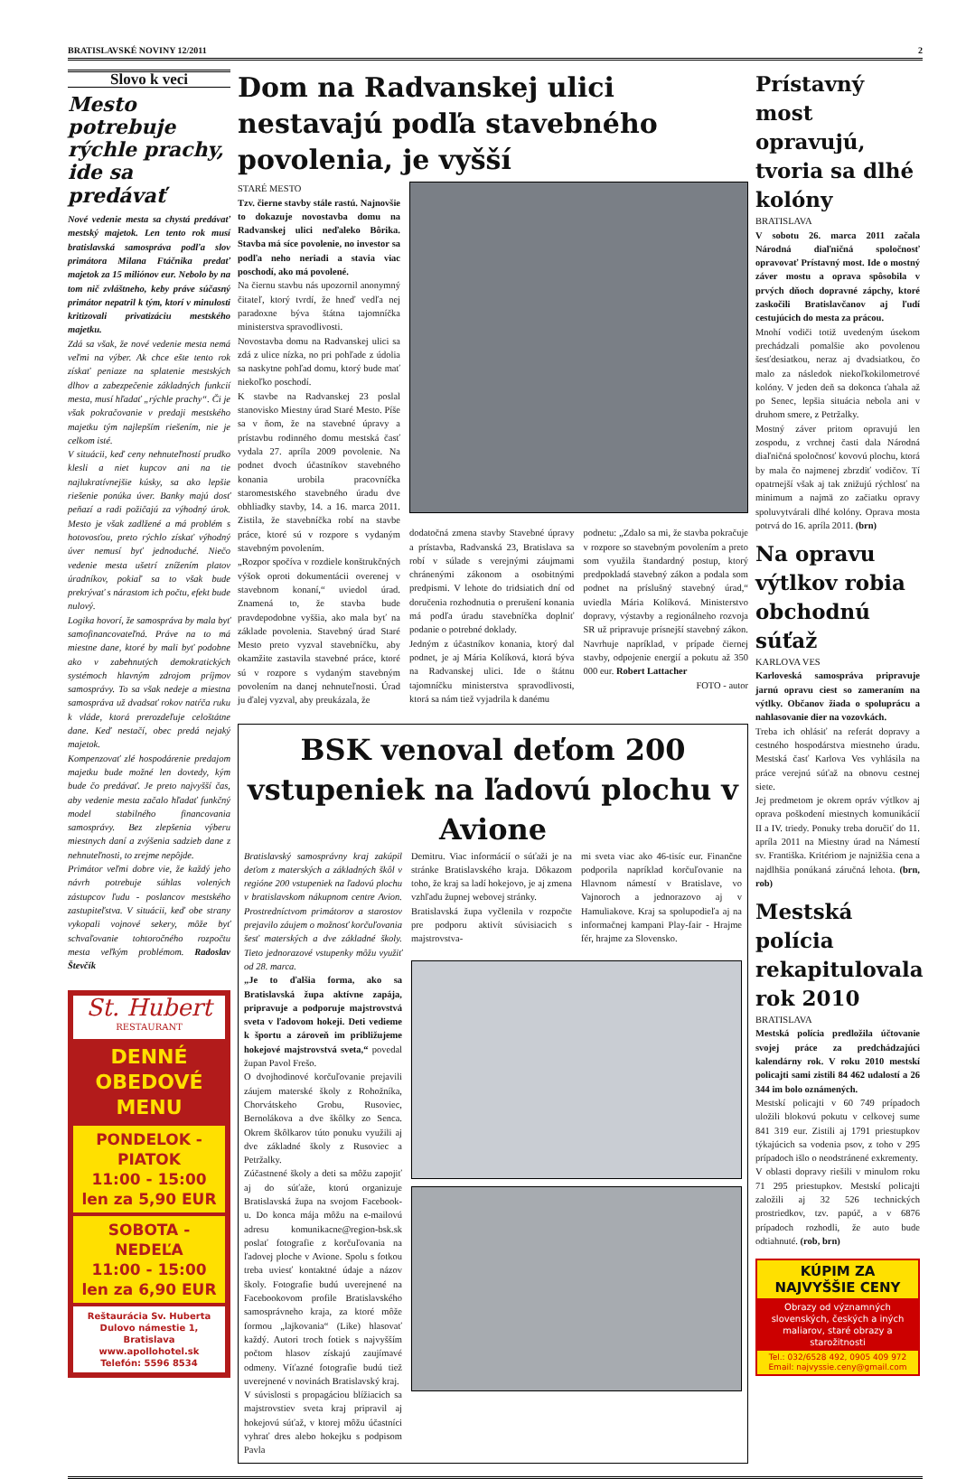BRATISLAVSKÉ NOVINY 12/2011 2
Slovo k veci
Mesto potrebuje rýchle prachy, ide sa predávať
Nové vedenie mesta sa chystá predávať mestský majetok. Len tento rok musí bratislavská samospráva podľa slov primátora Milana Ftáčnika predať majetok za 15 miliónov eur. Nebolo by na tom nič zvláštneho, keby práve súčasný primátor nepatril k tým, ktorí v minulosti kritizovali privatizáciu mestského majetku.
Zdá sa však, že nové vedenie mesta nemá veľmi na výber. Ak chce ešte tento rok získať peniaze na splatenie mestských dlhov a zabezpečenie základných funkcií mesta, musí hľadať „rýchle prachy“. Či je však pokračovanie v predaji mestského majetku tým najlepším riešením, nie je celkom isté.
V situácii, keď ceny nehnuteľností prudko klesli a niet kupcov ani na tie najlukratívnejšie kúsky, sa ako lepšie riešenie ponúka úver. Banky majú dosť peňazí a radi požičajú za výhodný úrok. Mesto je však zadlžené a má problém s hotovosťou, preto rýchlo získať výhodný úver nemusí byť jednoduché. Niečo vedenie mesta ušetrí znížením platov úradníkov, pokiaľ sa to však bude prekrývať s nárastom ich počtu, efekt bude nulový.
Logika hovorí, že samospráva by mala byť samofinancovateľná. Práve na to má miestne dane, ktoré by mali byť podobne ako v zabehnutých demokratických systémoch hlavným zdrojom príjmov samosprávy. To sa však nedeje a miestna samospráva už dvadsať rokov natŕča ruku k vláde, ktorá prerozdeľuje celoštátne dane. Keď nestačí, obec predá nejaký majetok.
Kompenzovať zlé hospodárenie predajom majetku bude možné len dovtedy, kým bude čo predávať. Je preto najvyšší čas, aby vedenie mesta začalo hľadať funkčný model stabilného financovania samosprávy. Bez zlepšenia výberu miestnych daní a zvýšenia sadzieb dane z nehnuteľnosti, to zrejme nepôjde.
Primátor veľmi dobre vie, že každý jeho návrh potrebuje súhlas volených zástupcov ľudu - poslancov mestského zastupiteľstva. V situácii, keď obe strany vykopali vojnové sekery, môže byť schvaľovanie tohtoročného rozpočtu mesta veľkým problémom. Radoslav Števčík
St. Hubert
RESTAURANT
DENNÉ
OBEDOVÉ MENU
PONDELOK - PIATOK
11:00 - 15:00
len za 5,90 EUR
SOBOTA - NEDEĽA
11:00 - 15:00
len za 6,90 EUR
Reštaurácia Sv. Huberta
Dulovo námestie 1, Bratislava
www.apollohotel.sk
Telefón: 5596 8534
Dom na Radvanskej ulici nestavajú podľa stavebného povolenia, je vyšší
STARÉ MESTO
Tzv. čierne stavby stále rastú. Najnovšie to dokazuje novostavba domu na Radvanskej ulici neďaleko Bôrika. Stavba má síce povolenie, no investor sa podľa neho neriadi a stavia viac poschodí, ako má povolené.
Na čiernu stavbu nás upozornil anonymný čitateľ, ktorý tvrdí, že hneď vedľa nej paradoxne býva štátna tajomníčka ministerstva spravodlivosti.
Novostavba domu na Radvanskej ulici sa zdá z ulice nízka, no pri pohľade z údolia sa naskytne pohľad domu, ktorý bude mať niekoľko poschodí.
K stavbe na Radvanskej 23 poslal stanovisko Miestny úrad Staré Mesto. Píše sa v ňom, že na stavebné úpravy a prístavbu rodinného domu mestská časť vydala 27. apríla 2009 povolenie. Na podnet dvoch účastníkov stavebného konania urobila pracovníčka staromestského stavebného úradu dve obhliadky stavby, 14. a 16. marca 2011. Zistila, že stavebníčka robí na stavbe práce, ktoré sú v rozpore s vydaným stavebným povolením.
„Rozpor spočíva v rozdiele konštrukčných výšok oproti dokumentácii overenej v stavebnom konaní,“ uviedol úrad. Znamená to, že stavba bude pravdepodobne vyššia, ako mala byť na základe povolenia. Stavebný úrad Staré Mesto preto vyzval stavebníčku, aby okamžite zastavila stavebné práce, ktoré sú v rozpore s vydaným stavebným povolením na danej nehnuteľnosti. Úrad ju ďalej vyzval, aby preukázala, že
dodatočná zmena stavby Stavebné úpravy a prístavba, Radvanská 23, Bratislava sa robí v súlade s verejnými záujmami chránenými zákonom a osobitnými predpismi. V lehote do tridsiatich dní od doručenia rozhodnutia o prerušení konania má podľa úradu stavebníčka doplniť podanie o potrebné doklady.
Jedným z účastníkov konania, ktorý dal podnet, je aj Mária Kolíková, ktorá býva na Radvanskej ulici. Ide o štátnu tajomníčku ministerstva spravodlivosti, ktorá sa nám tiež vyjadrila k danému
podnetu: „Zdalo sa mi, že stavba pokračuje v rozpore so stavebným povolením a preto som využila štandardný postup, ktorý predpokladá stavebný zákon a podala som podnet na príslušný stavebný úrad,“ uviedla Mária Kolíková. Ministerstvo dopravy, výstavby a regionálneho rozvoja SR už pripravuje prísnejší stavebný zákon. Navrhuje napríklad, v prípade čiernej stavby, odpojenie energií a pokutu až 350 000 eur. Robert Lattacher
FOTO - autor
BSK venoval deťom 200 vstupeniek na ľadovú plochu v Avione
Bratislavský samosprávny kraj zakúpil deťom z materských a základných škôl v regióne 200 vstupeniek na ľadovú plochu v bratislavskom nákupnom centre Avion. Prostredníctvom primátorov a starostov prejavilo záujem o možnosť korčuľovania šesť materských a dve základné školy. Tieto jednorazové vstupenky môžu využiť od 28. marca.
„Je to ďalšia forma, ako sa Bratislavská župa aktívne zapája, pripravuje a podporuje majstrovstvá sveta v ľadovom hokeji. Deti vedieme k športu a zároveň im približujeme hokejové majstrovstvá sveta,“ povedal župan Pavol Frešo.
O dvojhodinové korčuľovanie prejavili záujem materské školy z Rohožníka, Chorvátskeho Grobu, Rusoviec, Bernolákova a dve škôlky zo Senca. Okrem škôlkarov túto ponuku využili aj dve základné školy z Rusoviec a Petržalky.
Zúčastnené školy a deti sa môžu zapojiť aj do súťaže, ktorú organizuje Bratislavská župa na svojom Facebook-u. Do konca mája môžu na e-mailovú adresu komunikacne@region-bsk.sk poslať fotografie z korčuľovania na ľadovej ploche v Avione. Spolu s fotkou treba uviesť kontaktné údaje a názov školy. Fotografie budú uverejnené na Facebookovom profile Bratislavského samosprávneho kraja, za ktoré môže formou „lajkovania“ (Like) hlasovať každý. Autori troch fotiek s najvyšším počtom hlasov získajú zaujímavé odmeny. Víťazné fotografie budú tiež uverejnené v novinách Bratislavský kraj.
V súvislosti s propagáciou blížiacich sa majstrovstiev sveta kraj pripravil aj hokejovú súťaž, v ktorej môžu účastníci vyhrať dres alebo hokejku s podpisom Pavla
Demitru. Viac informácií o súťaži je na stránke Bratislavského kraja. Dôkazom toho, že kraj sa ladí hokejovo, je aj zmena vzhľadu župnej webovej stránky.
Bratislavská župa vyčlenila v rozpočte pre podporu aktivít súvisiacich s majstrovstva-
mi sveta viac ako 46-tisíc eur. Finančne podporila napríklad korčuľovanie na Hlavnom námestí v Bratislave, vo Vajnoroch a jednorazovo aj v Hamuliakove. Kraj sa spolupodieľa aj na informačnej kampani Play-fair - Hrajme fér, hrajme za Slovensko.
Prístavný most opravujú, tvoria sa dlhé kolóny
BRATISLAVA
V sobotu 26. marca 2011 začala Národná diaľničná spoločnosť opravovať Prístavný most. Ide o mostný záver mostu a oprava spôsobila v prvých dňoch dopravné zápchy, ktoré zaskočili Bratislavčanov aj ľudí cestujúcich do mesta za prácou.
Mnohí vodiči totiž uvedeným úsekom prechádzali pomalšie ako povolenou šesťdesiatkou, neraz aj dvadsiatkou, čo malo za následok niekoľkokilometrové kolóny. V jeden deň sa dokonca ťahala až po Senec, lepšia situácia nebola ani v druhom smere, z Petržalky.
Mostný záver pritom opravujú len zospodu, z vrchnej časti dala Národná diaľničná spoločnosť kovovú plochu, ktorá by mala čo najmenej zbrzdiť vodičov. Tí opatrnejší však aj tak znižujú rýchlosť na minimum a najmä zo začiatku opravy spoluvytvárali dlhé kolóny. Oprava mosta potrvá do 16. apríla 2011. (brn)
Na opravu výtlkov robia obchodnú súťaž
KARLOVA VES
Karloveská samospráva pripravuje jarnú opravu ciest so zameraním na výtlky. Občanov žiada o spoluprácu a nahlasovanie dier na vozovkách.
Treba ich ohlásiť na referát dopravy a cestného hospodárstva miestneho úradu. Mestská časť Karlova Ves vyhlásila na práce verejnú súťaž na obnovu cestnej siete.
Jej predmetom je okrem opráv výtlkov aj oprava poškodení miestnych komunikácií II a IV. triedy. Ponuky treba doručiť do 11. apríla 2011 na Miestny úrad na Námestí sv. Františka. Kritériom je najnižšia cena a najdlhšia ponúkaná záručná lehota. (brn, rob)
Mestská polícia rekapitulovala rok 2010
BRATISLAVA
Mestská polícia predložila účtovanie svojej práce za predchádzajúci kalendárny rok. V roku 2010 mestskí policajti sami zistili 84 462 udalostí a 26 344 im bolo oznámených.
Mestskí policajti v 60 749 prípadoch uložili blokovú pokutu v celkovej sume 841 319 eur. Zistili aj 1791 priestupkov týkajúcich sa vodenia psov, z toho v 295 prípadoch išlo o neodstránené exkrementy.
V oblasti dopravy riešili v minulom roku 71 295 priestupkov. Mestskí policajti založili aj 32 526 technických prostriedkov, tzv. papúč, a v 6876 prípadoch rozhodli, že auto bude odtiahnuté. (rob, brn)
KÚPIM ZA NAJVYŠŠIE CENY
Obrazy od významných slovenských, českých a iných maliarov, staré obrazy a starožitnosti
Tel.: 032/6528 492, 0905 409 972
Email: najvyssie.ceny@gmail.com